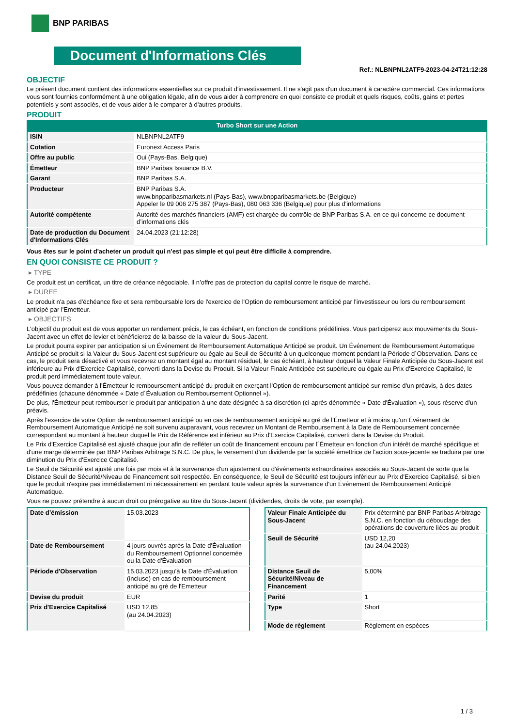BNP PARIBAS
Document d'Informations Clés
Ref.: NLBNPNL2ATF9-2023-04-24T21:12:28
OBJECTIF
Le présent document contient des informations essentielles sur ce produit d'investissement. Il ne s'agit pas d'un document à caractère commercial. Ces informations vous sont fournies conformément à une obligation légale, afin de vous aider à comprendre en quoi consiste ce produit et quels risques, coûts, gains et pertes potentiels y sont associés, et de vous aider à le comparer à d'autres produits.
PRODUIT
Turbo Short sur une Action
| ISIN | NLBNPNL2ATF9 |
| Cotation | Euronext Access Paris |
| Offre au public | Oui (Pays-Bas, Belgique) |
| Émetteur | BNP Paribas Issuance B.V. |
| Garant | BNP Paribas S.A. |
| Producteur | BNP Paribas S.A. www.bnpparibasmarkets.nl (Pays-Bas), www.bnpparibasmarkets.be (Belgique) Appeler le 09 006 275 387 (Pays-Bas), 080 063 336 (Belgique) pour plus d'informations |
| Autorité compétente | Autorité des marchés financiers (AMF) est chargée du contrôle de BNP Paribas S.A. en ce qui concerne ce document d’informations clés |
| Date de production du Document d'Informations Clés | 24.04.2023 (21:12:28) |
Vous êtes sur le point d'acheter un produit qui n'est pas simple et qui peut être difficile à comprendre.
EN QUOI CONSISTE CE PRODUIT ?
▸ TYPE
Ce produit est un certificat, un titre de créance négociable. Il n’offre pas de protection du capital contre le risque de marché.
▸ DUREE
Le produit n'a pas d'échéance fixe et sera remboursable lors de l'exercice de l'Option de remboursement anticipé par l'investisseur ou lors du remboursement anticipé par l'Emetteur.
▸ OBJECTIFS
L'objectif du produit est de vous apporter un rendement précis, le cas échéant, en fonction de conditions prédéfinies. Vous participerez aux mouvements du Sous-Jacent avec un effet de levier et bénéficierez de la baisse de la valeur du Sous-Jacent.
Le produit pourra expirer par anticipation si un Événement de Remboursement Automatique Anticipé se produit. Un Événement de Remboursement Automatique Anticipé se produit si la Valeur du Sous-Jacent est supérieure ou égale au Seuil de Sécurité à un quelconque moment pendant la Période d´Observation. Dans ce cas, le produit sera désactivé et vous recevrez un montant égal au montant résiduel, le cas échéant, à hauteur duquel la Valeur Finale Anticipée du Sous-Jacent est inférieure au Prix d'Exercice Capitalisé, converti dans la Devise du Produit. Si la Valeur Finale Anticipée est supérieure ou égale au Prix d'Exercice Capitalisé, le produit perd immédiatement toute valeur.
Vous pouvez demander à l'Émetteur le remboursement anticipé du produit en exerçant l'Option de remboursement anticipé sur remise d'un préavis, à des dates prédéfinies (chacune dénommée « Date d´Évaluation du Remboursement Optionnel »).
De plus, l'Émetteur peut rembourser le produit par anticipation à une date désignée à sa discrétion (ci-après dénommée « Date d'Évaluation »), sous réserve d'un préavis.
Après l'exercice de votre Option de remboursement anticipé ou en cas de remboursement anticipé au gré de l'Émetteur et à moins qu'un Événement de Remboursement Automatique Anticipé ne soit survenu auparavant, vous recevrez un Montant de Remboursement à la Date de Remboursement concernée correspondant au montant à hauteur duquel le Prix de Référence est inférieur au Prix d'Exercice Capitalisé, converti dans la Devise du Produit.
Le Prix d'Exercice Capitalisé est ajusté chaque jour afin de refléter un coût de financement encouru par l´Émetteur en fonction d'un intérêt de marché spécifique et d'une marge déterminée par BNP Paribas Arbitrage S.N.C. De plus, le versement d’un dividende par la société émettrice de l'action sous-jacente se traduira par une diminution du Prix d'Exercice Capitalisé.
Le Seuil de Sécurité est ajusté une fois par mois et à la survenance d'un ajustement ou d'événements extraordinaires associés au Sous-Jacent de sorte que la Distance Seuil de Sécurité/Niveau de Financement soit respectée. En conséquence, le Seuil de Sécurité est toujours inférieur au Prix d'Exercice Capitalisé, si bien que le produit n'expire pas immédiatement ni nécessairement en perdant toute valeur après la survenance d'un Événement de Remboursement Anticipé Automatique.
Vous ne pouvez prétendre à aucun droit ou prérogative au titre du Sous-Jacent (dividendes, droits de vote, par exemple).
| Date d’émission | 15.03.2023 |
| Date de Remboursement | 4 jours ouvrés après la Date d'Évaluation du Remboursement Optionnel concernée ou la Date d'Évaluation |
| Période d'Observation | 15.03.2023 jusqu'à la Date d'Évaluation (incluse) en cas de remboursement anticipé au gré de l'Emetteur |
| Devise du produit | EUR |
| Prix d'Exercice Capitalisé | USD 12,85 (au 24.04.2023) |
| Valeur Finale Anticipée du Sous-Jacent | Prix déterminé par BNP Paribas Arbitrage S.N.C. en fonction du débouclage des opérations de couverture liées au produit |
| Seuil de Sécurité | USD 12,20 (au 24.04.2023) |
| Distance Seuil de Sécurité/Niveau de Financement | 5,00% |
| Parité | 1 |
| Type | Short |
| Mode de règlement | Règlement en espèces |
1 / 3